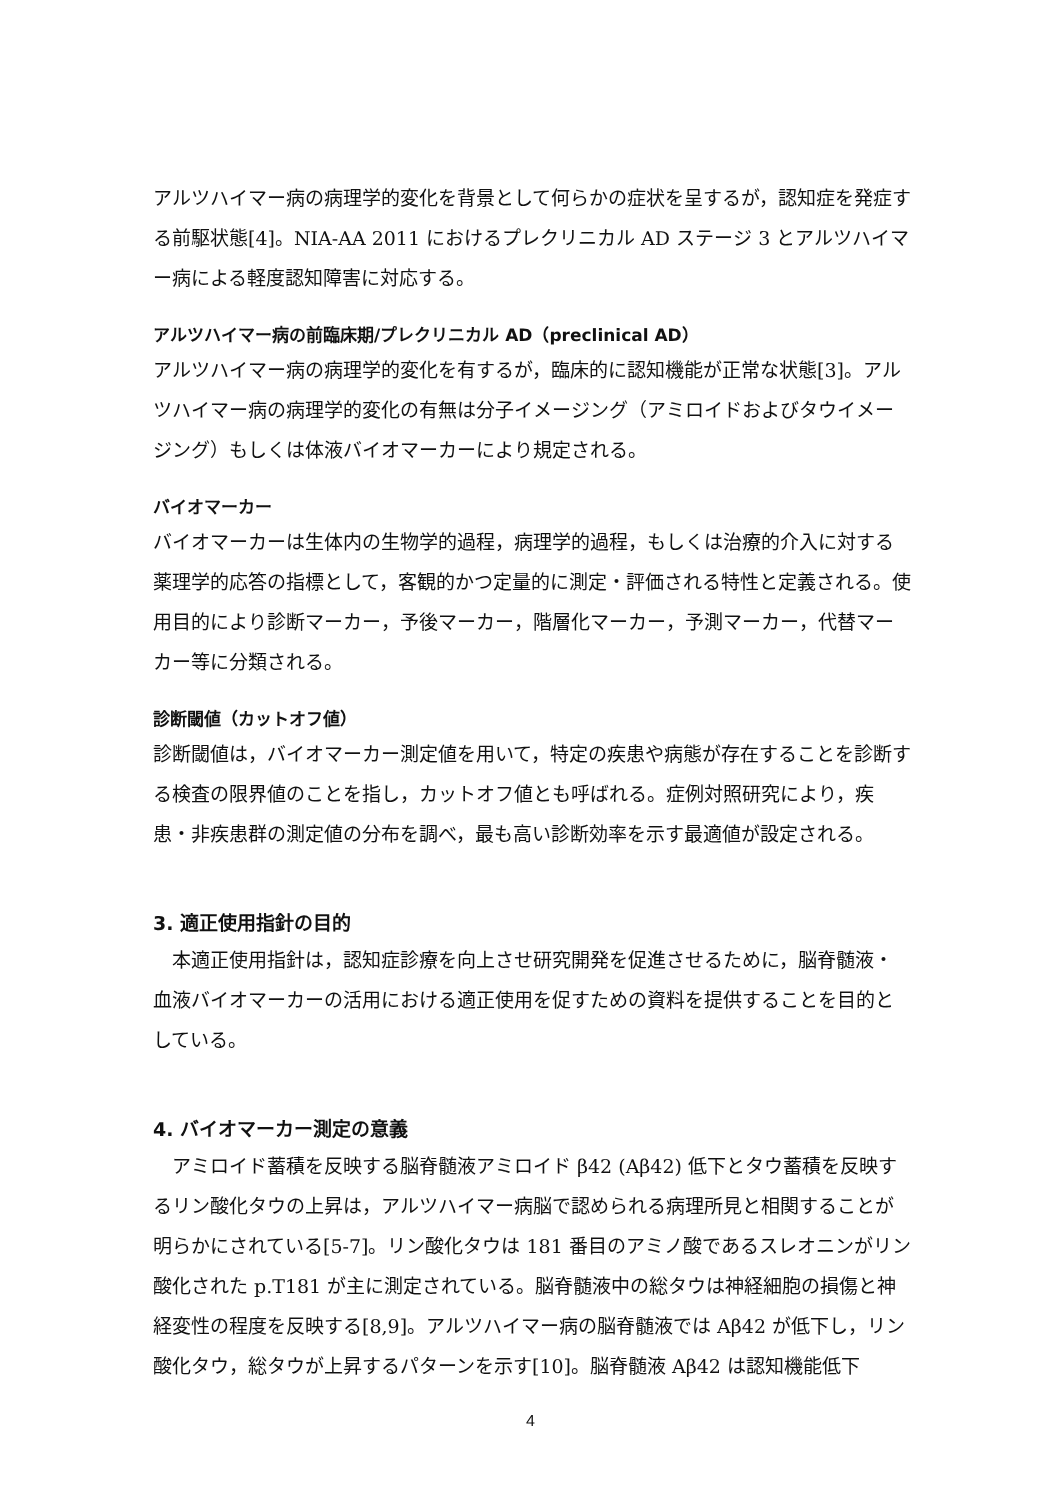アルツハイマー病の病理学的変化を背景として何らかの症状を呈するが，認知症を発症する前駆状態[4]。NIA-AA 2011 におけるプレクリニカル AD ステージ 3 とアルツハイマー病による軽度認知障害に対応する。
アルツハイマー病の前臨床期/プレクリニカル AD（preclinical AD）
アルツハイマー病の病理学的変化を有するが，臨床的に認知機能が正常な状態[3]。アルツハイマー病の病理学的変化の有無は分子イメージング（アミロイドおよびタウイメージング）もしくは体液バイオマーカーにより規定される。
バイオマーカー
バイオマーカーは生体内の生物学的過程，病理学的過程，もしくは治療的介入に対する薬理学的応答の指標として，客観的かつ定量的に測定・評価される特性と定義される。使用目的により診断マーカー，予後マーカー，階層化マーカー，予測マーカー，代替マーカー等に分類される。
診断閾値（カットオフ値）
診断閾値は，バイオマーカー測定値を用いて，特定の疾患や病態が存在することを診断する検査の限界値のことを指し，カットオフ値とも呼ばれる。症例対照研究により，疾患・非疾患群の測定値の分布を調べ，最も高い診断効率を示す最適値が設定される。
3. 適正使用指針の目的
本適正使用指針は，認知症診療を向上させ研究開発を促進させるために，脳脊髄液・血液バイオマーカーの活用における適正使用を促すための資料を提供することを目的としている。
4. バイオマーカー測定の意義
アミロイド蓄積を反映する脳脊髄液アミロイド β42 (Aβ42) 低下とタウ蓄積を反映するリン酸化タウの上昇は，アルツハイマー病脳で認められる病理所見と相関することが明らかにされている[5-7]。リン酸化タウは 181 番目のアミノ酸であるスレオニンがリン酸化された p.T181 が主に測定されている。脳脊髄液中の総タウは神経細胞の損傷と神経変性の程度を反映する[8,9]。アルツハイマー病の脳脊髄液では Aβ42 が低下し，リン酸化タウ，総タウが上昇するパターンを示す[10]。脳脊髄液 Aβ42 は認知機能低下
4